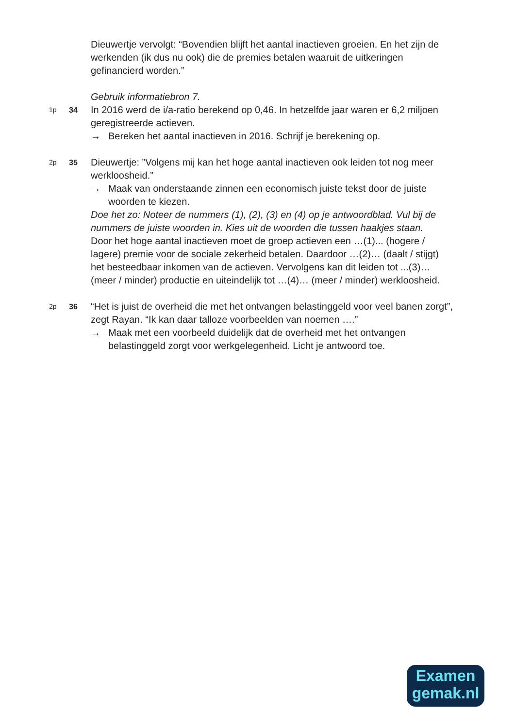Dieuwertje vervolgt: “Bovendien blijft het aantal inactieven groeien. En het zijn de werkenden (ik dus nu ook) die de premies betalen waaruit de uitkeringen gefinancierd worden.”
Gebruik informatiebron 7.
1p 34
In 2016 werd de i/a-ratio berekend op 0,46. In hetzelfde jaar waren er 6,2 miljoen geregistreerde actieven.
→ Bereken het aantal inactieven in 2016. Schrijf je berekening op.
2p 35
Dieuwertje: ”Volgens mij kan het hoge aantal inactieven ook leiden tot nog meer werkloosheid.”
→ Maak van onderstaande zinnen een economisch juiste tekst door de juiste woorden te kiezen.
Doe het zo: Noteer de nummers (1), (2), (3) en (4) op je antwoordblad. Vul bij de nummers de juiste woorden in. Kies uit de woorden die tussen haakjes staan.
Door het hoge aantal inactieven moet de groep actieven een …(1)... (hogere / lagere) premie voor de sociale zekerheid betalen. Daardoor …(2)… (daalt / stijgt) het besteedbaar inkomen van de actieven. Vervolgens kan dit leiden tot ...(3)… (meer / minder) productie en uiteindelijk tot …(4)… (meer / minder) werkloosheid.
2p 36
“Het is juist de overheid die met het ontvangen belastinggeld voor veel banen zorgt”, zegt Rayan. “Ik kan daar talloze voorbeelden van noemen ….”
→ Maak met een voorbeeld duidelijk dat de overheid met het ontvangen belastinggeld zorgt voor werkgelegenheid. Licht je antwoord toe.
Examen
gemak.nl